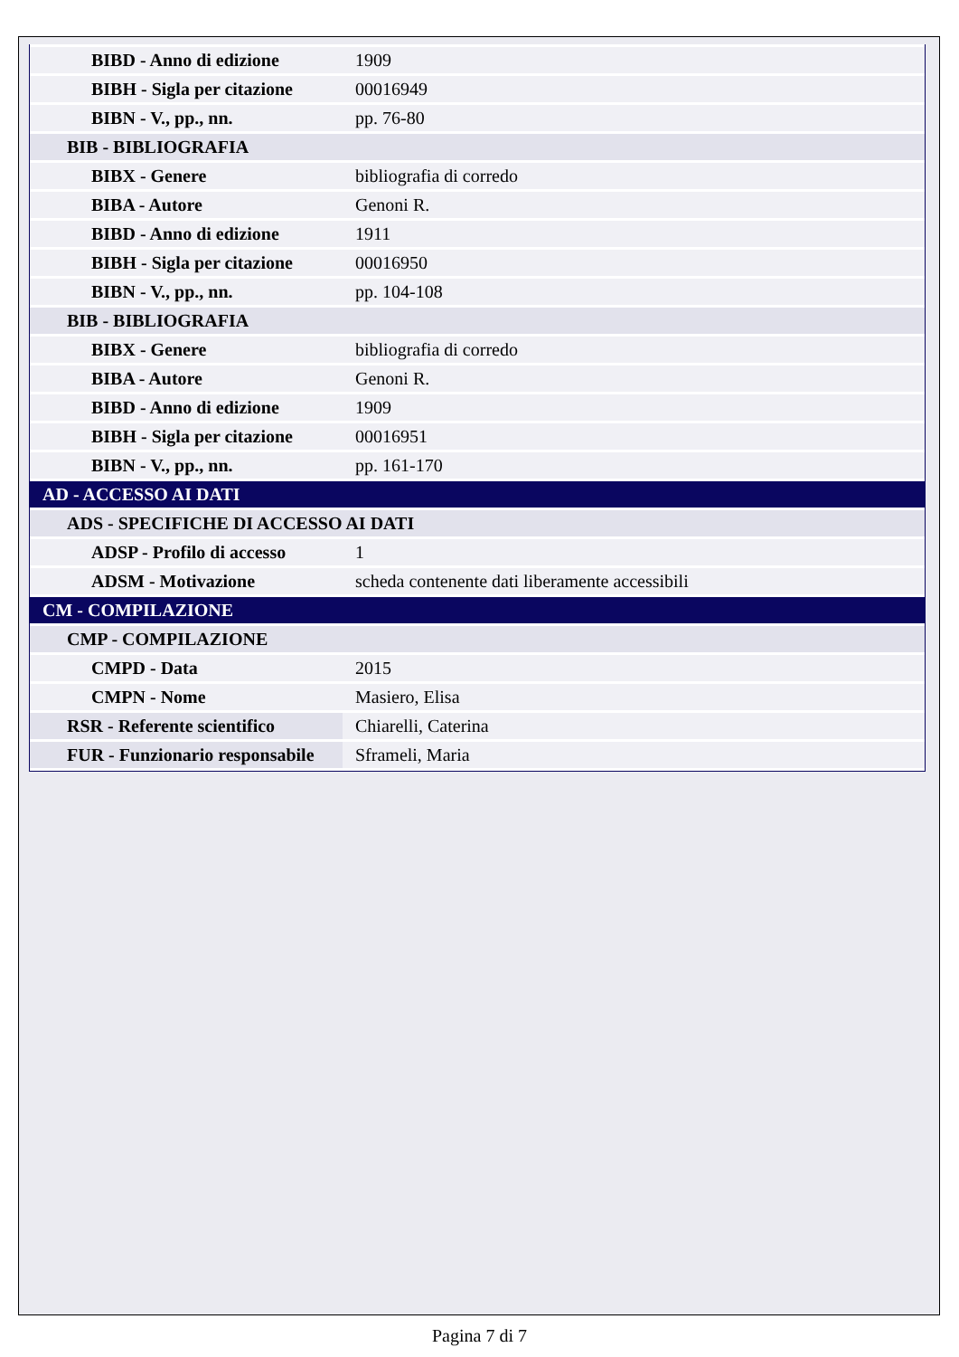| BIBD - Anno di edizione | 1909 |
| BIBH - Sigla per citazione | 00016949 |
| BIBN - V., pp., nn. | pp. 76-80 |
| BIB - BIBLIOGRAFIA | |
| BIBX - Genere | bibliografia di corredo |
| BIBA - Autore | Genoni R. |
| BIBD - Anno di edizione | 1911 |
| BIBH - Sigla per citazione | 00016950 |
| BIBN - V., pp., nn. | pp. 104-108 |
| BIB - BIBLIOGRAFIA | |
| BIBX - Genere | bibliografia di corredo |
| BIBA - Autore | Genoni R. |
| BIBD - Anno di edizione | 1909 |
| BIBH - Sigla per citazione | 00016951 |
| BIBN - V., pp., nn. | pp. 161-170 |
| AD - ACCESSO AI DATI | |
| ADS - SPECIFICHE DI ACCESSO AI DATI | |
| ADSP - Profilo di accesso | 1 |
| ADSM - Motivazione | scheda contenente dati liberamente accessibili |
| CM - COMPILAZIONE | |
| CMP - COMPILAZIONE | |
| CMPD - Data | 2015 |
| CMPN - Nome | Masiero, Elisa |
| RSR - Referente scientifico | Chiarelli, Caterina |
| FUR - Funzionario responsabile | Sframeli, Maria |
Pagina 7 di 7